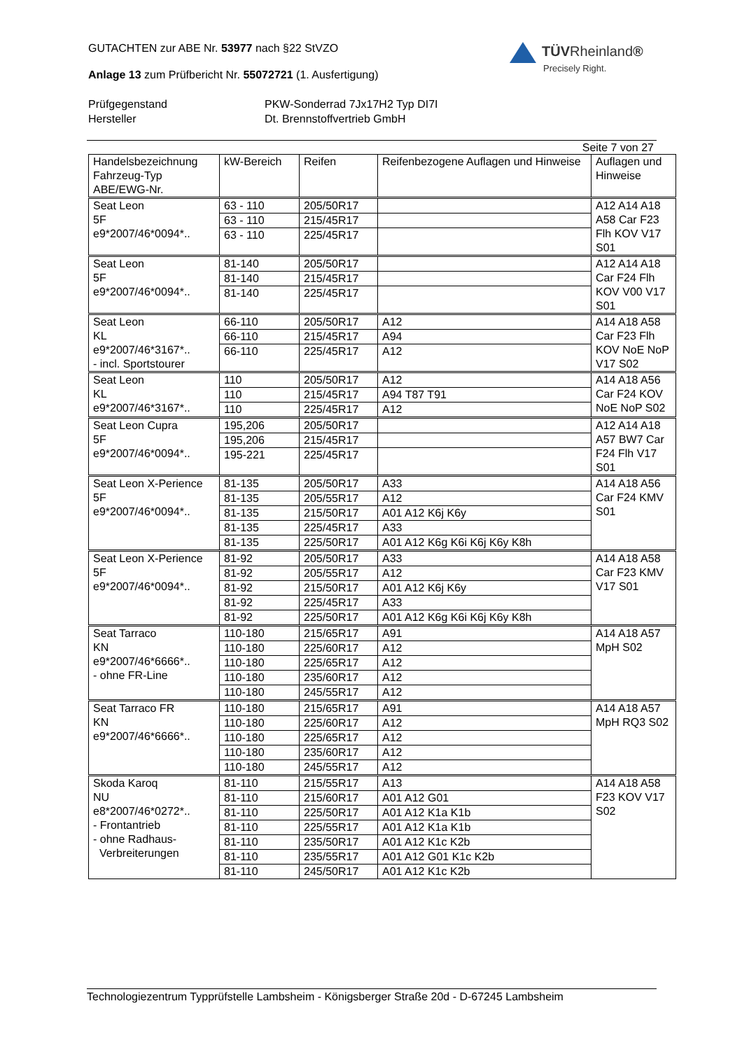GUTACHTEN zur ABE Nr. 53977 nach §22 StVZO
Anlage 13 zum Prüfbericht Nr. 55072721 (1. Ausfertigung)
TÜVRheinland®
Precisely Right.
Prüfgegenstand
PKW-Sonderrad 7Jx17H2 Typ DI7I
Hersteller
Dt. Brennstoffvertrieb GmbH
Seite 7 von 27
| Handelsbezeichnung Fahrzeug-Typ ABE/EWG-Nr. | kW-Bereich | Reifen | Reifenbezogene Auflagen und Hinweise | Auflagen und Hinweise |
| --- | --- | --- | --- | --- |
| Seat Leon 5F e9*2007/46*0094*.. | 63 - 110 | 205/50R17 | | A12 A14 A18 A58 Car F23 Flh KOV V17 S01 |
| | 63 - 110 | 215/45R17 | | |
| | 63 - 110 | 225/45R17 | | |
| Seat Leon 5F e9*2007/46*0094*.. | 81-140 | 205/50R17 | | A12 A14 A18 Car F24 Flh KOV V00 V17 S01 |
| | 81-140 | 215/45R17 | | |
| | 81-140 | 225/45R17 | | |
| Seat Leon KL e9*2007/46*3167*.. - incl. Sportstourer | 66-110 | 205/50R17 | A12 | A14 A18 A58 Car F23 Flh KOV NoE NoP V17 S02 |
| | 66-110 | 215/45R17 | A94 | |
| | 66-110 | 225/45R17 | A12 | |
| Seat Leon KL e9*2007/46*3167*.. | 110 | 205/50R17 | A12 | A14 A18 A56 Car F24 KOV NoE NoP S02 |
| | 110 | 215/45R17 | A94 T87 T91 | |
| | 110 | 225/45R17 | A12 | |
| Seat Leon Cupra 5F e9*2007/46*0094*.. | 195,206 | 205/50R17 | | A12 A14 A18 A57 BW7 Car F24 Flh V17 S01 |
| | 195,206 | 215/45R17 | | |
| | 195-221 | 225/45R17 | | |
| Seat Leon X-Perience 5F e9*2007/46*0094*.. | 81-135 | 205/50R17 | A33 | A14 A18 A56 Car F24 KMV S01 |
| | 81-135 | 205/55R17 | A12 | |
| | 81-135 | 215/50R17 | A01 A12 K6j K6y | |
| | 81-135 | 225/45R17 | A33 | |
| | 81-135 | 225/50R17 | A01 A12 K6g K6i K6j K6y K8h | |
| Seat Leon X-Perience 5F e9*2007/46*0094*.. | 81-92 | 205/50R17 | A33 | A14 A18 A58 Car F23 KMV V17 S01 |
| | 81-92 | 205/55R17 | A12 | |
| | 81-92 | 215/50R17 | A01 A12 K6j K6y | |
| | 81-92 | 225/45R17 | A33 | |
| | 81-92 | 225/50R17 | A01 A12 K6g K6i K6j K6y K8h | |
| Seat Tarraco KN e9*2007/46*6666*.. - ohne FR-Line | 110-180 | 215/65R17 | A91 | A14 A18 A57 MpH S02 |
| | 110-180 | 225/60R17 | A12 | |
| | 110-180 | 225/65R17 | A12 | |
| | 110-180 | 235/60R17 | A12 | |
| | 110-180 | 245/55R17 | A12 | |
| Seat Tarraco FR KN e9*2007/46*6666*.. | 110-180 | 215/65R17 | A91 | A14 A18 A57 MpH RQ3 S02 |
| | 110-180 | 225/60R17 | A12 | |
| | 110-180 | 225/65R17 | A12 | |
| | 110-180 | 235/60R17 | A12 | |
| | 110-180 | 245/55R17 | A12 | |
| Skoda Karoq NU e8*2007/46*0272*.. - Frontantrieb - ohne Radhaus- Verbreiterungen | 81-110 | 215/55R17 | A13 | A14 A18 A58 F23 KOV V17 S02 |
| | 81-110 | 215/60R17 | A01 A12 G01 | |
| | 81-110 | 225/50R17 | A01 A12 K1a K1b | |
| | 81-110 | 225/55R17 | A01 A12 K1a K1b | |
| | 81-110 | 235/50R17 | A01 A12 K1c K2b | |
| | 81-110 | 235/55R17 | A01 A12 G01 K1c K2b | |
| | 81-110 | 245/50R17 | A01 A12 K1c K2b | |
Technologiezentrum Typprüfstelle Lambsheim - Königsberger Straße 20d - D-67245 Lambsheim